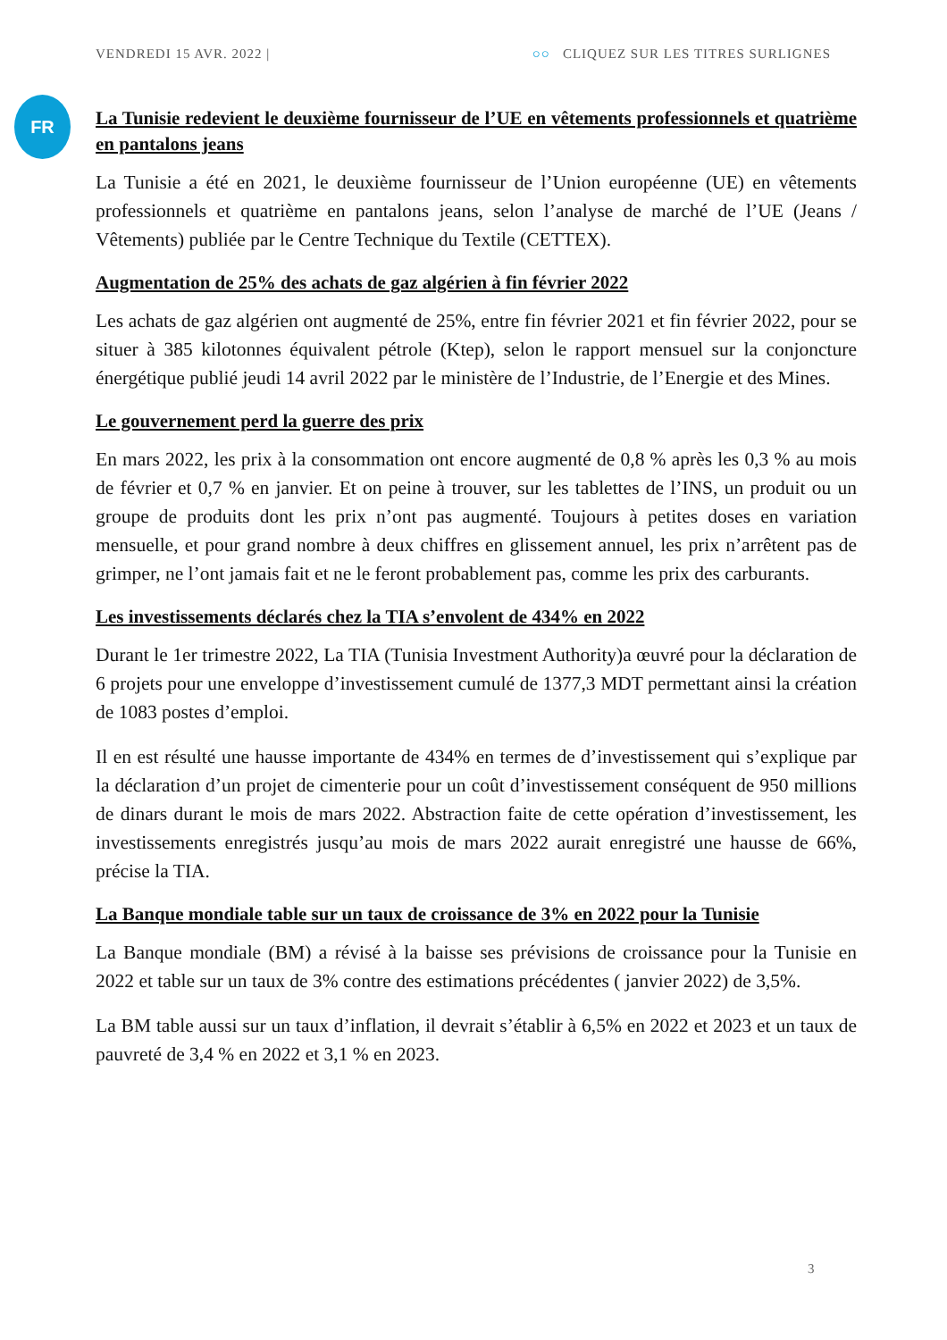VENDREDI 15 AVR. 2022 | ○○ CLIQUEZ SUR LES TITRES SURLIGNES
FR
La Tunisie redevient le deuxième fournisseur de l’UE en vêtements professionnels et quatrième en pantalons jeans
La Tunisie a été en 2021, le deuxième fournisseur de l’Union européenne (UE) en vêtements professionnels et quatrième en pantalons jeans, selon l’analyse de marché de l’UE (Jeans / Vêtements) publiée par le Centre Technique du Textile (CETTEX).
Augmentation de 25% des achats de gaz algérien à fin février 2022
Les achats de gaz algérien ont augmenté de 25%, entre fin février 2021 et fin février 2022, pour se situer à 385 kilotonnes équivalent pétrole (Ktep), selon le rapport mensuel sur la conjoncture énergétique publié jeudi 14 avril 2022 par le ministère de l’Industrie, de l’Energie et des Mines.
Le gouvernement perd la guerre des prix
En mars 2022, les prix à la consommation ont encore augmenté de 0,8 % après les 0,3 % au mois de février et 0,7 % en janvier. Et on peine à trouver, sur les tablettes de l’INS, un produit ou un groupe de produits dont les prix n’ont pas augmenté. Toujours à petites doses en variation mensuelle, et pour grand nombre à deux chiffres en glissement annuel, les prix n’arrêtent pas de grimper, ne l’ont jamais fait et ne le feront probablement pas, comme les prix des carburants.
Les investissements déclarés chez la TIA s’envolent de 434% en 2022
Durant le 1er trimestre 2022, La TIA (Tunisia Investment Authority)a œuvré pour la déclaration de 6 projets pour une enveloppe d’investissement cumulé de 1377,3 MDT permettant ainsi la création de 1083 postes d’emploi.
Il en est résulté une hausse importante de 434% en termes de d’investissement qui s’explique par la déclaration d’un projet de cimenterie pour un coût d’investissement conséquent de 950 millions de dinars durant le mois de mars 2022. Abstraction faite de cette opération d’investissement, les investissements enregistrés jusqu’au mois de mars 2022 aurait enregistré une hausse de 66%, précise la TIA.
La Banque mondiale table sur un taux de croissance de 3% en 2022 pour la Tunisie
La Banque mondiale (BM) a révisé à la baisse ses prévisions de croissance pour la Tunisie en 2022 et table sur un taux de 3% contre des estimations précédentes ( janvier 2022) de 3,5%.
La BM table aussi sur un taux d’inflation, il devrait s’établir à 6,5% en 2022 et 2023 et un taux de pauvreté de 3,4 % en 2022 et 3,1 % en 2023.
3